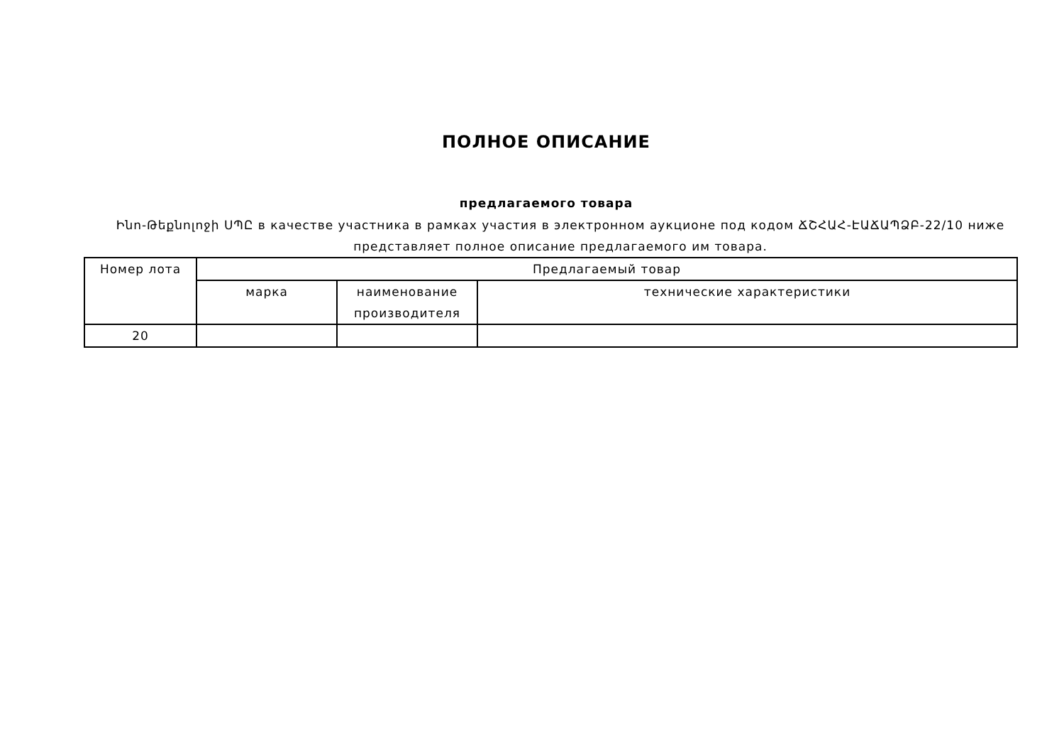ПОЛНОЕ ОПИСАНИЕ
предлагаемого товара
Ինո-Թեքնոլոջի ՍՊԸ в качестве участника в рамках участия в электронном аукционе под кодом ՃՇՀԱՀ-ԷԱՃԱՊՁԲ-22/10 ниже представляет полное описание предлагаемого им товара.
| Номер лота | Предлагаемый товар | | |
| --- | --- | --- | --- |
| | марка | наименование производителя | технические характеристики |
| 20 | | | |